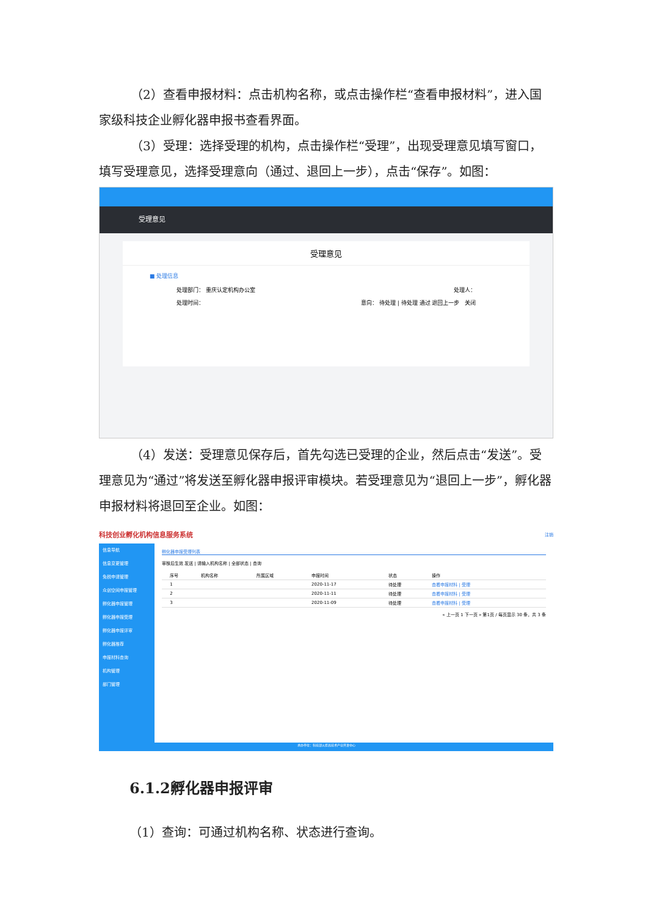（2）查看申报材料：点击机构名称，或点击操作栏“查看申报材料”，进入国家级科技企业孵化器申报书查看界面。
（3）受理：选择受理的机构，点击操作栏“受理”，出现受理意见填写窗口，填写受理意见，选择受理意向（通过、退回上一步），点击“保存”。如图：
受理意见
受理意见
■ 处理信息
处理部门： 重庆认定机构办公室 处理人：
处理时间： 意向： 待处理 | 待处理 通过 退回上一步 关闭
（4）发送：受理意见保存后，首先勾选已受理的企业，然后点击“发送”。受理意见为“通过”将发送至孵化器申报评审模块。若受理意见为“退回上一步”，孵化器申报材料将退回至企业。如图：
科技创业孵化机构信息服务系统 注销
信息导航
信息变更管理
免税申请管理
众创空间申报管理
孵化器申报管理
孵化器申报受理
孵化器申报评审
孵化器推荐
申报材料查询
机构管理
部门管理
孵化器申报受理列表
审核后生效 发送 | 请输入机构名称 | 全部状态 | 查询
| | 序号 | 机构名称 | 所属区域 | 申报时间 | 状态 | 操作 |
| --- | --- | --- | --- | --- | --- | --- |
| | 1 | | | 2020-11-17 | 待处理 | 查看申报材料 / 受理 |
| | 2 | | | 2020-11-11 | 待处理 | 查看申报材料 / 受理 |
| | 3 | | | 2020-11-09 | 待处理 | 查看申报材料 / 受理 |
« 上一页 1 下一页 » 第1页 / 每页显示 30 条，共 3 条
承办单位：科技部火炬高技术产业开发中心
6.1.2孵化器申报评审
（1）查询：可通过机构名称、状态进行查询。